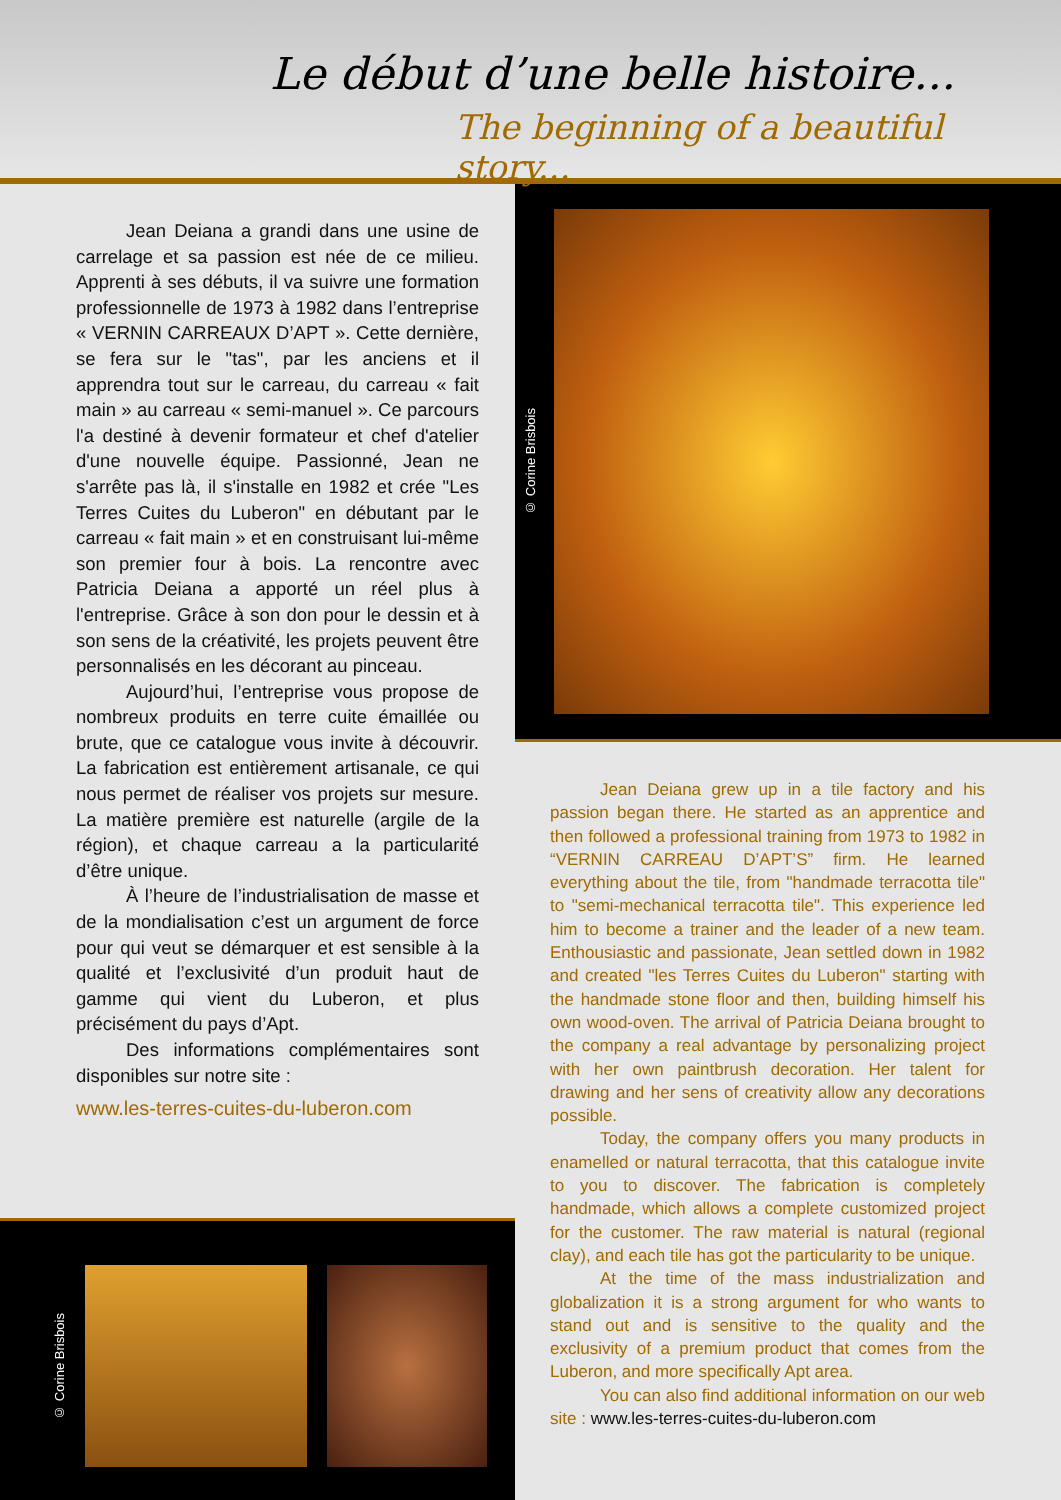Le début d’une belle histoire...
The beginning of a beautiful story...
Jean Deiana a grandi dans une usine de carrelage et sa passion est née de ce milieu. Apprenti à ses débuts, il va suivre une formation professionnelle de 1973 à 1982 dans l’entreprise « VERNIN CARREAUX D’APT ». Cette dernière, se fera sur le "tas", par les anciens et il apprendra tout sur le carreau, du carreau « fait main » au carreau « semi-manuel ». Ce parcours l'a destiné à devenir formateur et chef d'atelier d'une nouvelle équipe. Passionné, Jean ne s'arrête pas là, il s'installe en 1982 et crée "Les Terres Cuites du Luberon" en débutant par le carreau « fait main » et en construisant lui-même son premier four à bois. La rencontre avec Patricia Deiana a apporté un réel plus à l'entreprise. Grâce à son don pour le dessin et à son sens de la créativité, les projets peuvent être personnalisés en les décorant au pinceau.
Aujourd’hui, l’entreprise vous propose de nombreux produits en terre cuite émaillée ou brute, que ce catalogue vous invite à découvrir. La fabrication est entièrement artisanale, ce qui nous permet de réaliser vos projets sur mesure. La matière première est naturelle (argile de la région), et chaque carreau a la particularité d’être unique.
À l’heure de l’industrialisation de masse et de la mondialisation c’est un argument de force pour qui veut se démarquer et est sensible à la qualité et l’exclusivité d’un produit haut de gamme qui vient du Luberon, et plus précisément du pays d’Apt.
Des informations complémentaires sont disponibles sur notre site :
www.les-terres-cuites-du-luberon.com
© Corine Brisbois
© Corine Brisbois
Jean Deiana grew up in a tile factory and his passion began there. He started as an apprentice and then followed a professional training from 1973 to 1982 in “VERNIN CARREAU D’APT’S” firm. He learned everything about the tile, from "handmade terracotta tile" to "semi-mechanical terracotta tile". This experience led him to become a trainer and the leader of a new team. Enthousiastic and passionate, Jean settled down in 1982 and created "les Terres Cuites du Luberon" starting with the handmade stone floor and then, building himself his own wood-oven. The arrival of Patricia Deiana brought to the company a real advantage by personalizing project with her own paintbrush decoration. Her talent for drawing and her sens of creativity allow any decorations possible.
Today, the company offers you many products in enamelled or natural terracotta, that this catalogue invite to you to discover. The fabrication is completely handmade, which allows a complete customized project for the customer. The raw material is natural (regional clay), and each tile has got the particularity to be unique.
At the time of the mass industrialization and globalization it is a strong argument for who wants to stand out and is sensitive to the quality and the exclusivity of a premium product that comes from the Luberon, and more specifically Apt area.
You can also find additional information on our web site : www.les-terres-cuites-du-luberon.com